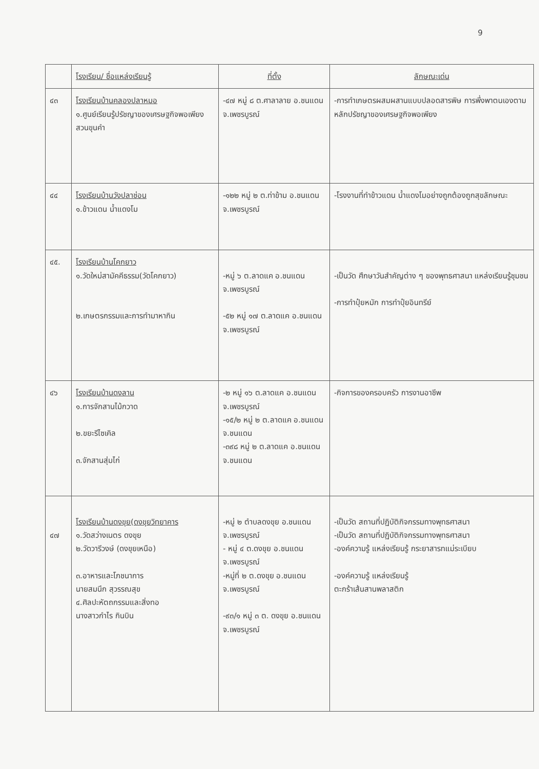9
| | โรงเรียน/ ชื่อแหล่งเรียนรู้ | ที่ตั้ง | ลักษณะเด่น |
| --- | --- | --- | --- |
| ๔๓ | โรงเรียนบ้านคลองปลาหมอ ๑.ศูนย์เรียนรู้ปรัชญาของเศรษฐกิจพอเพียง สวนขุนคำ | -๔๗ หมู่ ๘ ต.ศาลาลาย อ.ชนแดน จ.เพชรบูรณ์ | -การทำเกษตรผสมผสานแบบปลอดสารพิษ การพึ่งพาตนเองตามหลักปรัชญาของเศรษฐกิจพอเพียง |
| ๔๔ | โรงเรียนบ้านวังปลาช่อน ๑.ข้าวแดน น้ำแดงโม | -๑๒๒ หมู่ ๒ ต.ท่าข้าม อ.ชนแดน จ.เพชรบูรณ์ | -โรงงานที่ทำข้าวแดน น้ำแดงโมอย่างถูกต้องถูกสุขลักษณะ |
| ๔๕. | โรงเรียนบ้านโคกยาว ๑.วัดใหม่สามัคคีธรรม(วัดโคกยาว) ๒.เกษตรกรรมและการทำมาหากิน | -หมู่ ๖ ต.ลาดแค อ.ชนแดน จ.เพชรบูรณ์ -๕๒ หมู่ ๑๗ ต.ลาดแค อ.ชนแดน จ.เพชรบูรณ์ | -เป็นวัด ศึกษาวันสำคัญต่าง ๆ ของพุทธศาสนา แหล่งเรียนรู้ชุมชน -การทำปุ๋ยหมัก การทำปุ๋ยอินทรีย์ |
| ๔๖ | โรงเรียนบ้านดงลาน ๑.การจักสานไม้กวาด ๒.ขยะรีไซเคิล ๓.จักสานสุ่มไก่ | -๒ หมู่ ๑๖ ต.ลาดแค อ.ชนแดน จ.เพชรบูรณ์ -๑๕/๒ หมู่ ๒ ต.ลาดแค อ.ชนแดน จ.ชนแดน -๓๙๘ หมู่ ๒ ต.ลาดแค อ.ชนแดน จ.ชนแดน | -กิจการของครอบครัว การงานอาชีพ |
| ๔๗ | โรงเรียนบ้านดงขุย(ดงขุยวิทยาคาร ๑.วัดสว่างเนตร ดงขุย ๒.วัดวารีวงษ์ (ดงขุยเหนือ) ๓.อาหารและโภชนาการ นายสมนึก สุวรรณสุข ๔.ศิลปะหัตถกรรมและสิ่งทอ นางสาวกำไร กินบิน | -หมู่ ๒ ตำบลดงขุย อ.ชนแดน จ.เพชรบูรณ์ - หมู่ ๔ ต.ดงขุย อ.ชนแดน จ.เพชรบูรณ์ -หมู่ที่ ๒ ต.ดงขุย อ.ชนแดน จ.เพชรบูรณ์ -๙๓/๑ หมู่ ๓ ต. ดงขุย อ.ชนแดน จ.เพชรบูรณ์ | -เป็นวัด สถานที่ปฏิบัติกิจกรรมทางพุทธศาสนา -เป็นวัด สถานที่ปฏิบัติกิจกรรมทางพุทธศาสนา -องค์ความรู้ แหล่งเรียนรู้ กระยาสารทแม่ระเบียบ -องค์ความรู้ แหล่งเรียนรู้ ตะกร้าเส้นสานพลาสติก |